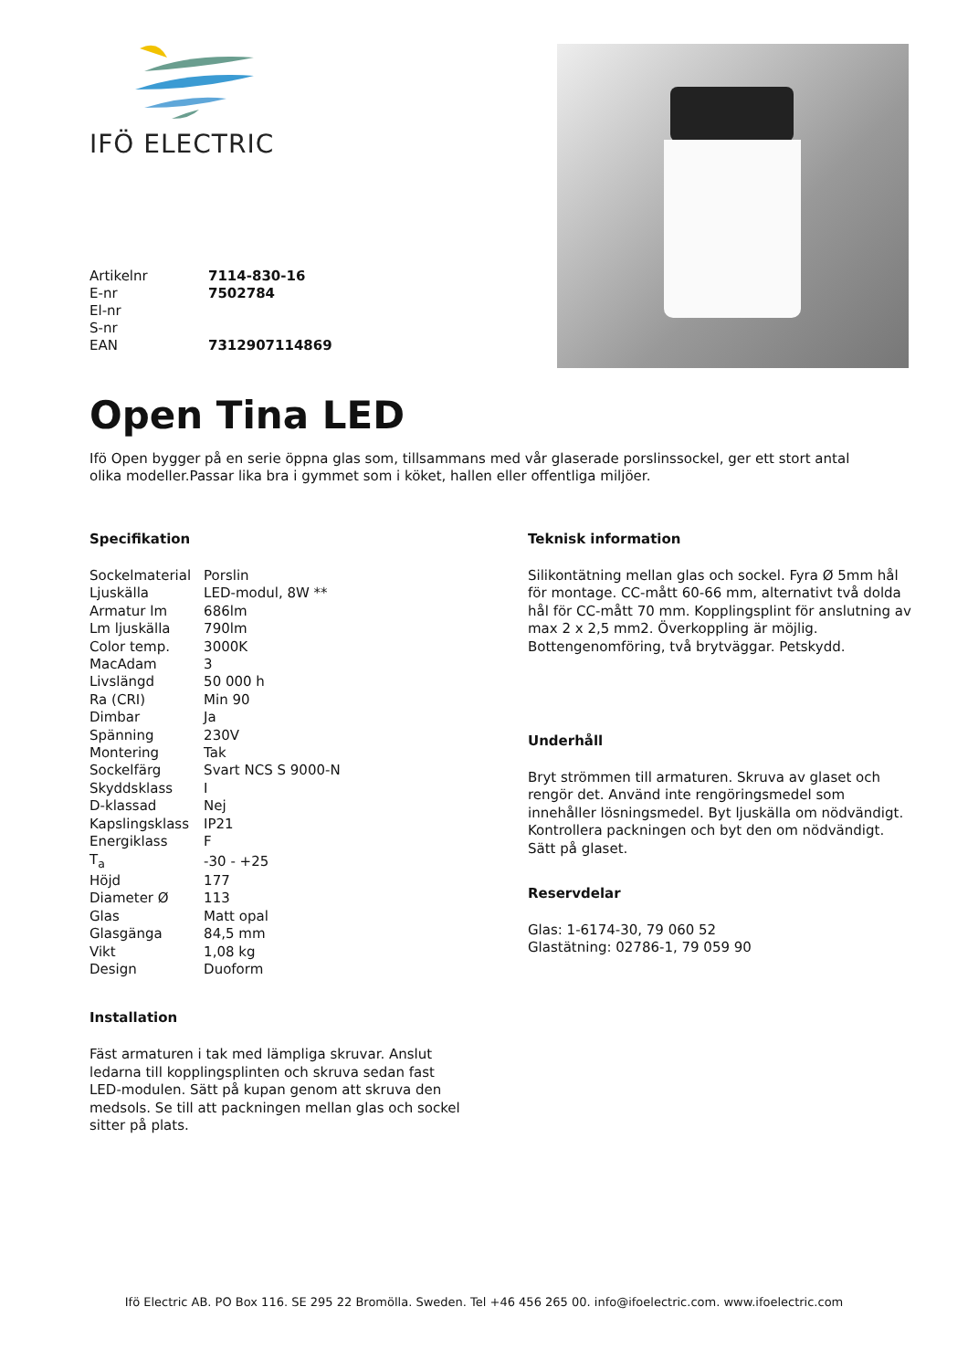IFÖ ELECTRIC
| Artikelnr | 7114-830-16 |
| E-nr | 7502784 |
| El-nr | |
| S-nr | |
| EAN | 7312907114869 |
Open Tina LED
Ifö Open bygger på en serie öppna glas som, tillsammans med vår glaserade porslinssockel, ger ett stort antal olika modeller.Passar lika bra i gymmet som i köket, hallen eller offentliga miljöer.
Specifikation
| Sockelmaterial | Porslin |
| Ljuskälla | LED-modul, 8W ** |
| Armatur lm | 686lm |
| Lm ljuskälla | 790lm |
| Color temp. | 3000K |
| MacAdam | 3 |
| Livslängd | 50 000 h |
| Ra (CRI) | Min 90 |
| Dimbar | Ja |
| Spänning | 230V |
| Montering | Tak |
| Sockelfärg | Svart NCS S 9000-N |
| Skyddsklass | I |
| D-klassad | Nej |
| Kapslingsklass | IP21 |
| Energiklass | F |
| T<sub>a</sub> | -30 - +25 |
| Höjd | 177 |
| Diameter Ø | 113 |
| Glas | Matt opal |
| Glasgänga | 84,5 mm |
| Vikt | 1,08 kg |
| Design | Duoform |
Installation
Fäst armaturen i tak med lämpliga skruvar. Anslut ledarna till kopplingsplinten och skruva sedan fast LED-modulen. Sätt på kupan genom att skruva den medsols. Se till att packningen mellan glas och sockel sitter på plats.
Teknisk information
Silikontätning mellan glas och sockel. Fyra Ø 5mm hål för montage. CC-mått 60-66 mm, alternativt två dolda hål för CC-mått 70 mm. Kopplingsplint för anslutning av max 2 x 2,5 mm2. Överkoppling är möjlig. Bottengenomföring, två brytväggar. Petskydd.
Underhåll
Bryt strömmen till armaturen. Skruva av glaset och rengör det. Använd inte rengöringsmedel som innehåller lösningsmedel. Byt ljuskälla om nödvändigt. Kontrollera packningen och byt den om nödvändigt. Sätt på glaset.
Reservdelar
Glas: 1-6174-30, 79 060 52
Glastätning: 02786-1, 79 059 90
Ifö Electric AB. PO Box 116. SE 295 22 Bromölla. Sweden. Tel +46 456 265 00. info@ifoelectric.com. www.ifoelectric.com